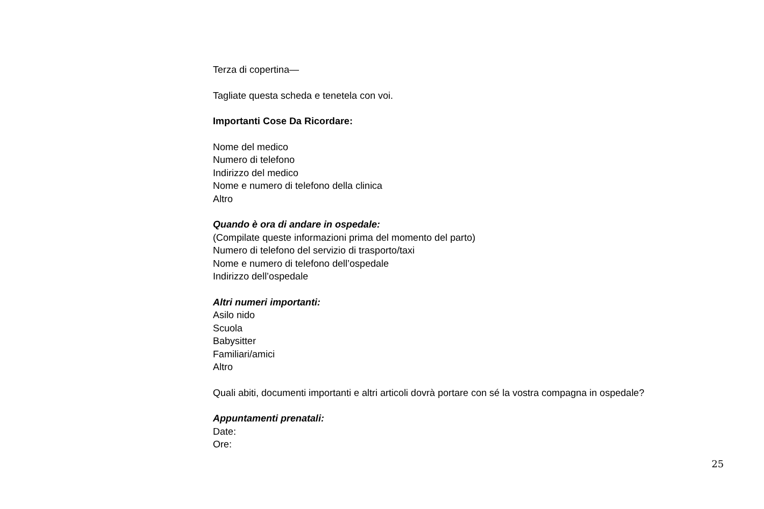Terza di copertina—
Tagliate questa scheda e tenetela con voi.
Importanti Cose Da Ricordare:
Nome del medico
Numero di telefono
Indirizzo del medico
Nome e numero di telefono della clinica
Altro
Quando è ora di andare in ospedale:
(Compilate queste informazioni prima del momento del parto)
Numero di telefono del servizio di trasporto/taxi
Nome e numero di telefono dell’ospedale
Indirizzo dell’ospedale
Altri numeri importanti:
Asilo nido
Scuola
Babysitter
Familiari/amici
Altro
Quali abiti, documenti importanti e altri articoli dovrà portare con sé la vostra compagna in ospedale?
Appuntamenti prenatali:
Date:
Ore:
25